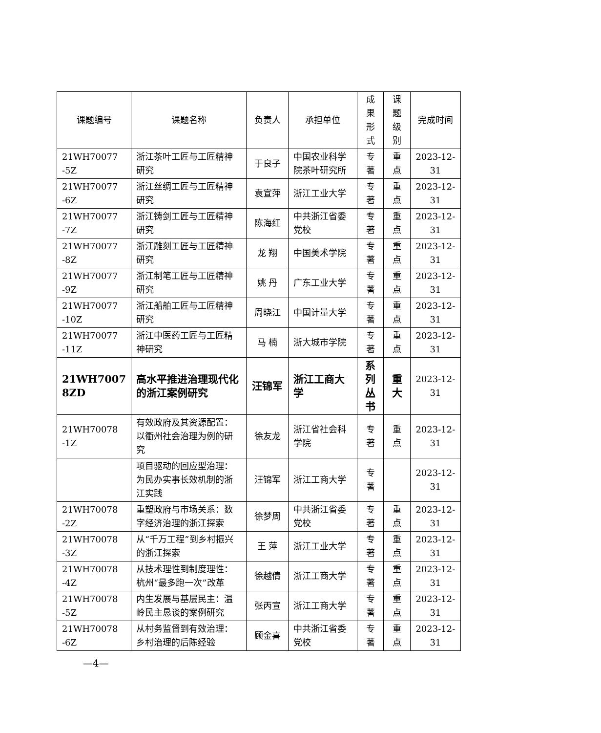| 课题编号 | 课题名称 | 负责人 | 承担单位 | 成果 形式 | 课题 级别 | 完成时间 |
| --- | --- | --- | --- | --- | --- | --- |
| 21WH70077 -5Z | 浙江茶叶工匠与工匠精神研究 | 于良子 | 中国农业科学院茶叶研究所 | 专著 | 重点 | 2023-12-31 |
| 21WH70077 -6Z | 浙江丝绸工匠与工匠精神研究 | 袁宣萍 | 浙江工业大学 | 专著 | 重点 | 2023-12-31 |
| 21WH70077 -7Z | 浙江铸剑工匠与工匠精神研究 | 陈海红 | 中共浙江省委党校 | 专著 | 重点 | 2023-12-31 |
| 21WH70077 -8Z | 浙江雕刻工匠与工匠精神研究 | 龙 翔 | 中国美术学院 | 专著 | 重点 | 2023-12-31 |
| 21WH70077 -9Z | 浙江制笔工匠与工匠精神研究 | 姚 丹 | 广东工业大学 | 专著 | 重点 | 2023-12-31 |
| 21WH70077 -10Z | 浙江船舶工匠与工匠精神研究 | 周晓江 | 中国计量大学 | 专著 | 重点 | 2023-12-31 |
| 21WH70077 -11Z | 浙江中医药工匠与工匠精神研究 | 马 楠 | 浙大城市学院 | 专著 | 重点 | 2023-12-31 |
| 21WH7007 8ZD | 高水平推进治理现代化的浙江案例研究 | 汪锦军 | 浙江工商大学 | 系列 丛书 | 重大 | 2023-12-31 |
| 21WH70078 -1Z | 有效政府及其资源配置：以衢州社会治理为例的研究 | 徐友龙 | 浙江省社会科学院 | 专著 | 重点 | 2023-12-31 |
| | 项目驱动的回应型治理：为民办实事长效机制的浙江实践 | 汪锦军 | 浙江工商大学 | 专著 | | 2023-12-31 |
| 21WH70078 -2Z | 重塑政府与市场关系：数字经济治理的浙江探索 | 徐梦周 | 中共浙江省委党校 | 专著 | 重点 | 2023-12-31 |
| 21WH70078 -3Z | 从“千万工程”到乡村振兴的浙江探索 | 王 萍 | 浙江工业大学 | 专著 | 重点 | 2023-12-31 |
| 21WH70078 -4Z | 从技术理性到制度理性：杭州“最多跑一次”改革 | 徐越倩 | 浙江工商大学 | 专著 | 重点 | 2023-12-31 |
| 21WH70078 -5Z | 内生发展与基层民主：温岭民主恳谈的案例研究 | 张丙宣 | 浙江工商大学 | 专著 | 重点 | 2023-12-31 |
| 21WH70078 -6Z | 从村务监督到有效治理：乡村治理的后陈经验 | 顾金喜 | 中共浙江省委党校 | 专著 | 重点 | 2023-12-31 |
—4—